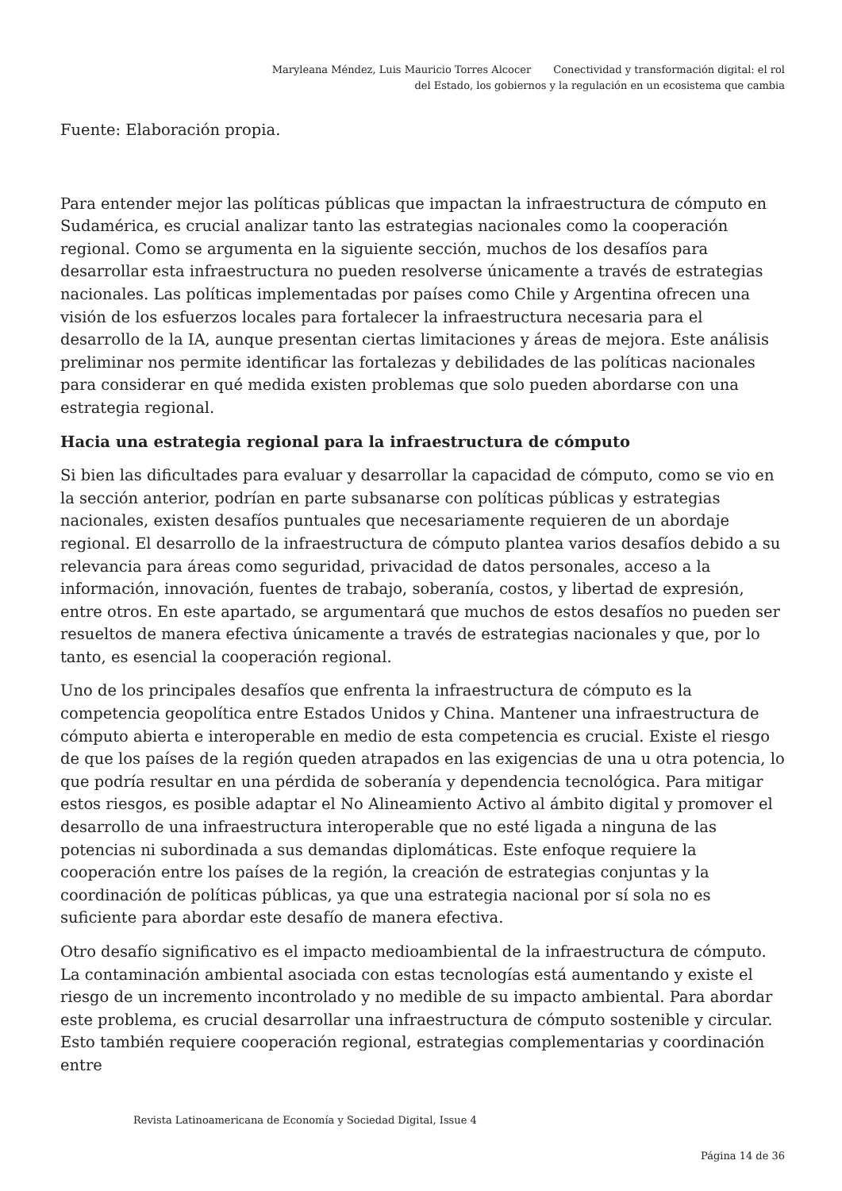Maryleana Méndez, Luis Mauricio Torres Alcocer Conectividad y transformación digital: el rol
del Estado, los gobiernos y la regulación en un ecosistema que cambia
Fuente: Elaboración propia.
Para entender mejor las políticas públicas que impactan la infraestructura de cómputo en Sudamérica, es crucial analizar tanto las estrategias nacionales como la cooperación regional. Como se argumenta en la siguiente sección, muchos de los desafíos para desarrollar esta infraestructura no pueden resolverse únicamente a través de estrategias nacionales. Las políticas implementadas por países como Chile y Argentina ofrecen una visión de los esfuerzos locales para fortalecer la infraestructura necesaria para el desarrollo de la IA, aunque presentan ciertas limitaciones y áreas de mejora. Este análisis preliminar nos permite identificar las fortalezas y debilidades de las políticas nacionales para considerar en qué medida existen problemas que solo pueden abordarse con una estrategia regional.
Hacia una estrategia regional para la infraestructura de cómputo
Si bien las dificultades para evaluar y desarrollar la capacidad de cómputo, como se vio en la sección anterior, podrían en parte subsanarse con políticas públicas y estrategias nacionales, existen desafíos puntuales que necesariamente requieren de un abordaje regional. El desarrollo de la infraestructura de cómputo plantea varios desafíos debido a su relevancia para áreas como seguridad, privacidad de datos personales, acceso a la información, innovación, fuentes de trabajo, soberanía, costos, y libertad de expresión, entre otros. En este apartado, se argumentará que muchos de estos desafíos no pueden ser resueltos de manera efectiva únicamente a través de estrategias nacionales y que, por lo tanto, es esencial la cooperación regional.
Uno de los principales desafíos que enfrenta la infraestructura de cómputo es la competencia geopolítica entre Estados Unidos y China. Mantener una infraestructura de cómputo abierta e interoperable en medio de esta competencia es crucial. Existe el riesgo de que los países de la región queden atrapados en las exigencias de una u otra potencia, lo que podría resultar en una pérdida de soberanía y dependencia tecnológica. Para mitigar estos riesgos, es posible adaptar el No Alineamiento Activo al ámbito digital y promover el desarrollo de una infraestructura interoperable que no esté ligada a ninguna de las potencias ni subordinada a sus demandas diplomáticas. Este enfoque requiere la cooperación entre los países de la región, la creación de estrategias conjuntas y la coordinación de políticas públicas, ya que una estrategia nacional por sí sola no es suficiente para abordar este desafío de manera efectiva.
Otro desafío significativo es el impacto medioambiental de la infraestructura de cómputo. La contaminación ambiental asociada con estas tecnologías está aumentando y existe el riesgo de un incremento incontrolado y no medible de su impacto ambiental. Para abordar este problema, es crucial desarrollar una infraestructura de cómputo sostenible y circular. Esto también requiere cooperación regional, estrategias complementarias y coordinación entre
Revista Latinoamericana de Economía y Sociedad Digital, Issue 4
Página 14 de 36